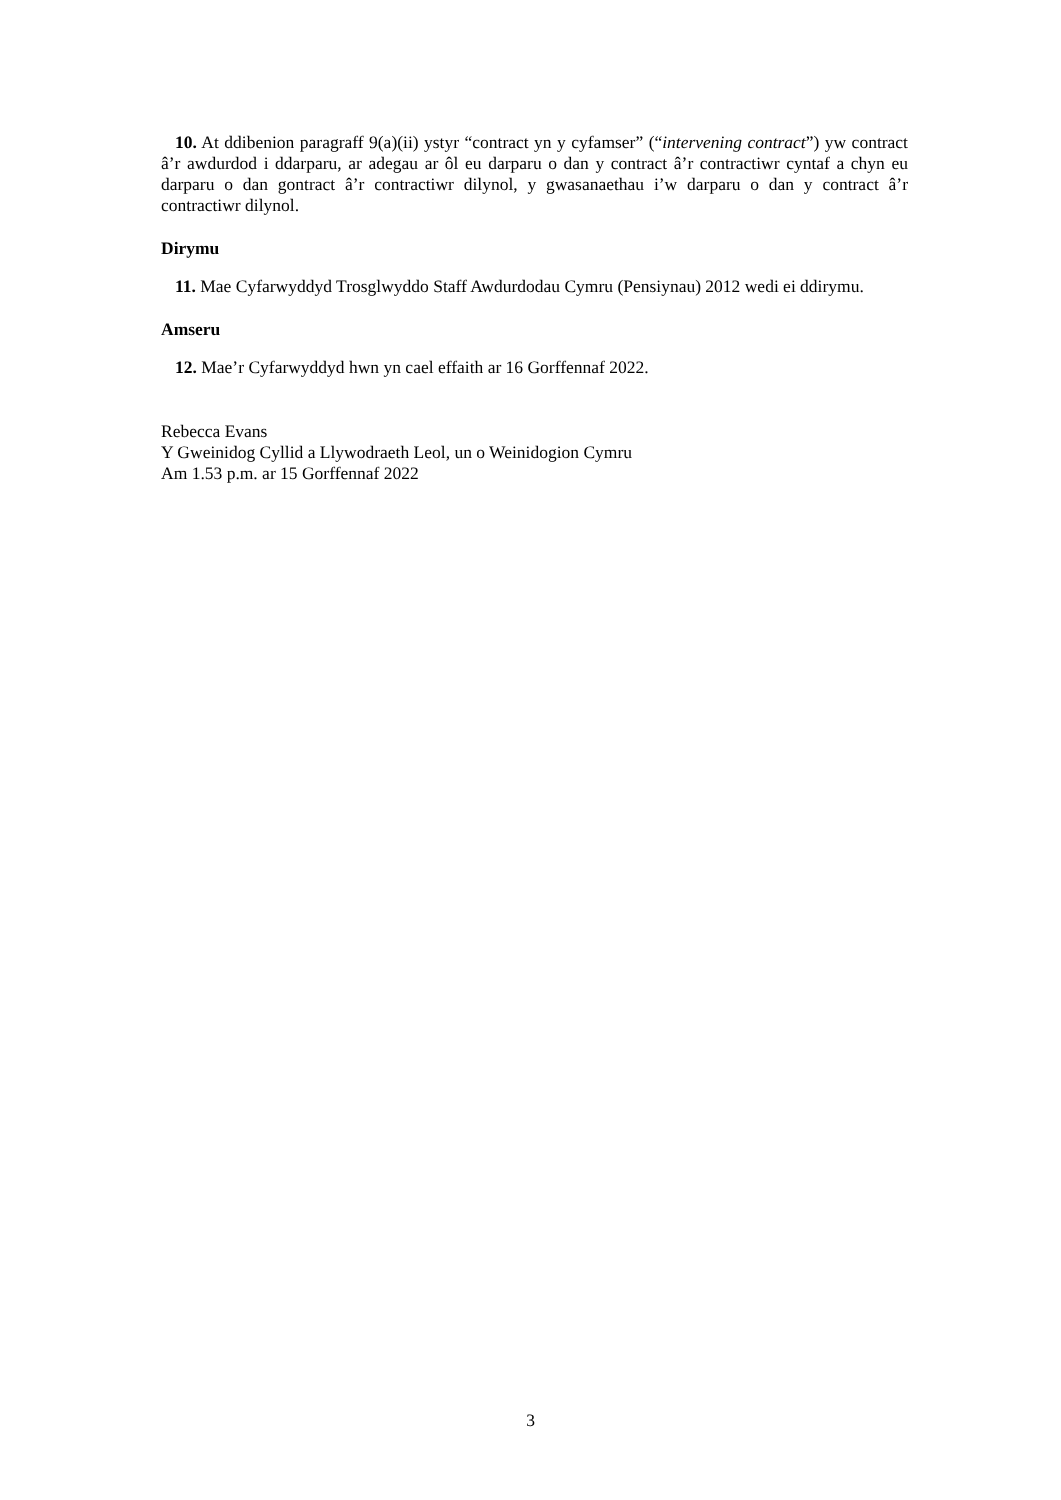10. At ddibenion paragraff 9(a)(ii) ystyr “contract yn y cyfamser” (“intervening contract”) yw contract â’r awdurdod i ddarparu, ar adegau ar ôl eu darparu o dan y contract â’r contractiwr cyntaf a chyn eu darparu o dan gontract â’r contractiwr dilynol, y gwasanaethau i’w darparu o dan y contract â’r contractiwr dilynol.
Dirymu
11. Mae Cyfarwyddyd Trosglwyddo Staff Awdurdodau Cymru (Pensiynau) 2012 wedi ei ddirymu.
Amseru
12. Mae’r Cyfarwyddyd hwn yn cael effaith ar 16 Gorffennaf 2022.
Rebecca Evans
Y Gweinidog Cyllid a Llywodraeth Leol, un o Weinidogion Cymru
Am 1.53 p.m. ar 15 Gorffennaf 2022
3